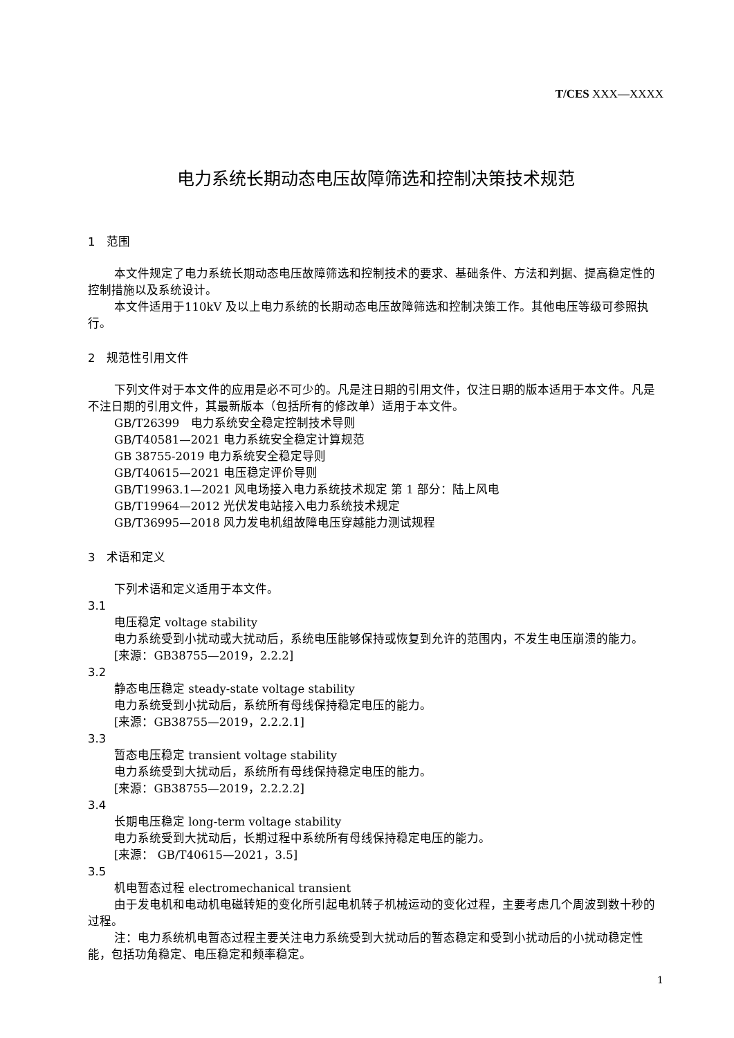T/CES XXX—XXXX
电力系统长期动态电压故障筛选和控制决策技术规范
1　范围
本文件规定了电力系统长期动态电压故障筛选和控制技术的要求、基础条件、方法和判据、提高稳定性的控制措施以及系统设计。
本文件适用于110kV 及以上电力系统的长期动态电压故障筛选和控制决策工作。其他电压等级可参照执行。
2　规范性引用文件
下列文件对于本文件的应用是必不可少的。凡是注日期的引用文件，仅注日期的版本适用于本文件。凡是不注日期的引用文件，其最新版本（包括所有的修改单）适用于本文件。
GB/T26399　电力系统安全稳定控制技术导则
GB/T40581—2021 电力系统安全稳定计算规范
GB 38755-2019 电力系统安全稳定导则
GB/T40615—2021 电压稳定评价导则
GB/T19963.1—2021 风电场接入电力系统技术规定 第 1 部分：陆上风电
GB/T19964—2012 光伏发电站接入电力系统技术规定
GB/T36995—2018 风力发电机组故障电压穿越能力测试规程
3　术语和定义
下列术语和定义适用于本文件。
3.1
电压稳定 voltage stability
电力系统受到小扰动或大扰动后，系统电压能够保持或恢复到允许的范围内，不发生电压崩溃的能力。
[来源：GB38755—2019，2.2.2]
3.2
静态电压稳定 steady-state voltage stability
电力系统受到小扰动后，系统所有母线保持稳定电压的能力。
[来源：GB38755—2019，2.2.2.1]
3.3
暂态电压稳定 transient voltage stability
电力系统受到大扰动后，系统所有母线保持稳定电压的能力。
[来源：GB38755—2019，2.2.2.2]
3.4
长期电压稳定 long-term voltage stability
电力系统受到大扰动后，长期过程中系统所有母线保持稳定电压的能力。
[来源： GB/T40615—2021，3.5]
3.5
机电暂态过程 electromechanical transient
由于发电机和电动机电磁转矩的变化所引起电机转子机械运动的变化过程，主要考虑几个周波到数十秒的过程。
注：电力系统机电暂态过程主要关注电力系统受到大扰动后的暂态稳定和受到小扰动后的小扰动稳定性能，包括功角稳定、电压稳定和频率稳定。
1